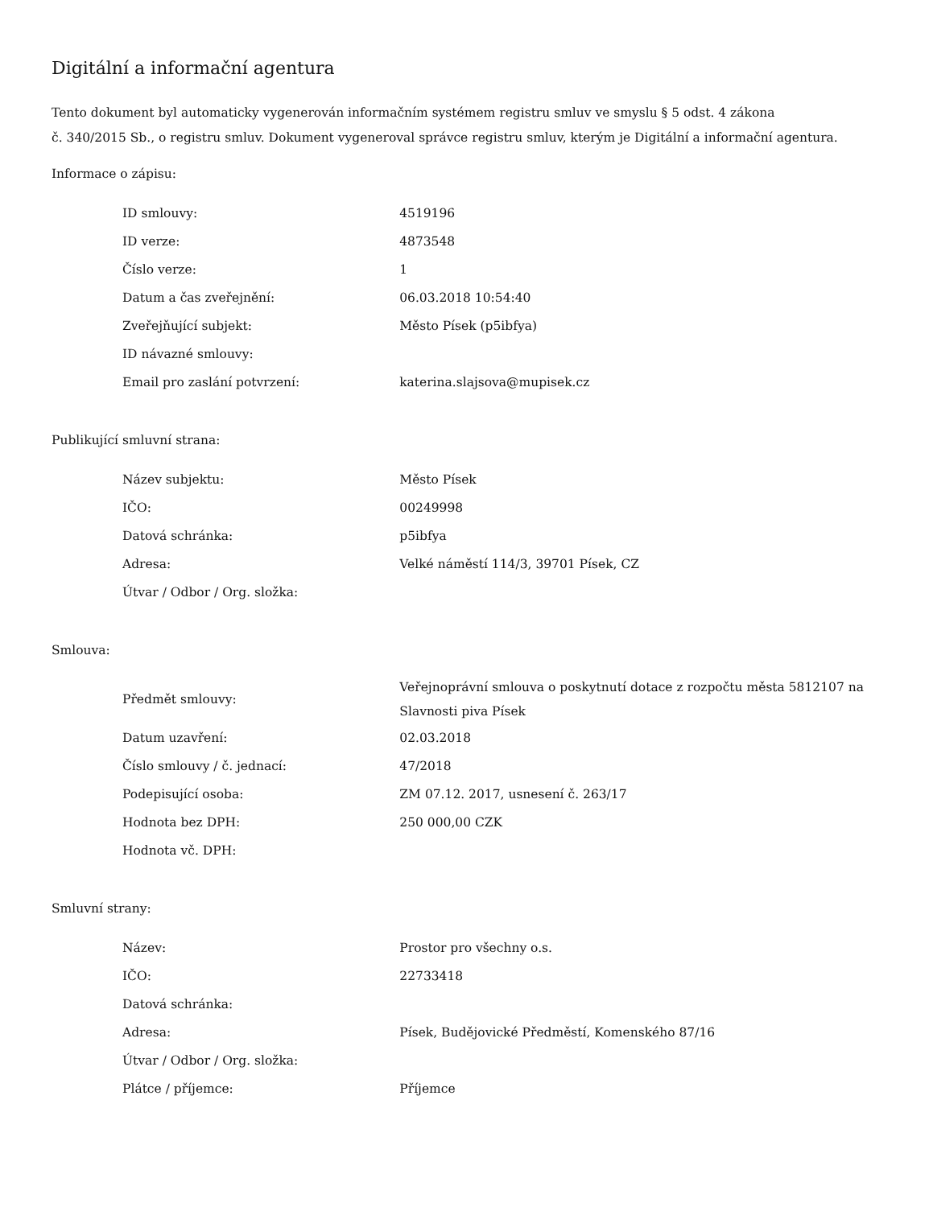Digitální a informační agentura
Tento dokument byl automaticky vygenerován informačním systémem registru smluv ve smyslu § 5 odst. 4 zákona
č. 340/2015 Sb., o registru smluv. Dokument vygeneroval správce registru smluv, kterým je Digitální a informační agentura.
Informace o zápisu:
| ID smlouvy: | 4519196 |
| ID verze: | 4873548 |
| Číslo verze: | 1 |
| Datum a čas zveřejnění: | 06.03.2018 10:54:40 |
| Zveřejňující subjekt: | Město Písek (p5ibfya) |
| ID návazné smlouvy: | |
| Email pro zaslání potvrzení: | katerina.slajsova@mupisek.cz |
Publikující smluvní strana:
| Název subjektu: | Město Písek |
| IČO: | 00249998 |
| Datová schránka: | p5ibfya |
| Adresa: | Velké náměstí 114/3, 39701 Písek, CZ |
| Útvar / Odbor / Org. složka: | |
Smlouva:
| Předmět smlouvy: | Veřejnoprávní smlouva o poskytnutí dotace z rozpočtu města 5812107 na Slavnosti piva Písek |
| Datum uzavření: | 02.03.2018 |
| Číslo smlouvy / č. jednací: | 47/2018 |
| Podepisující osoba: | ZM 07.12. 2017, usnesení č. 263/17 |
| Hodnota bez DPH: | 250 000,00 CZK |
| Hodnota vč. DPH: | |
Smluvní strany:
| Název: | Prostor pro všechny o.s. |
| IČO: | 22733418 |
| Datová schránka: | |
| Adresa: | Písek, Budějovické Předměstí, Komenského 87/16 |
| Útvar / Odbor / Org. složka: | |
| Plátce / příjemce: | Příjemce |